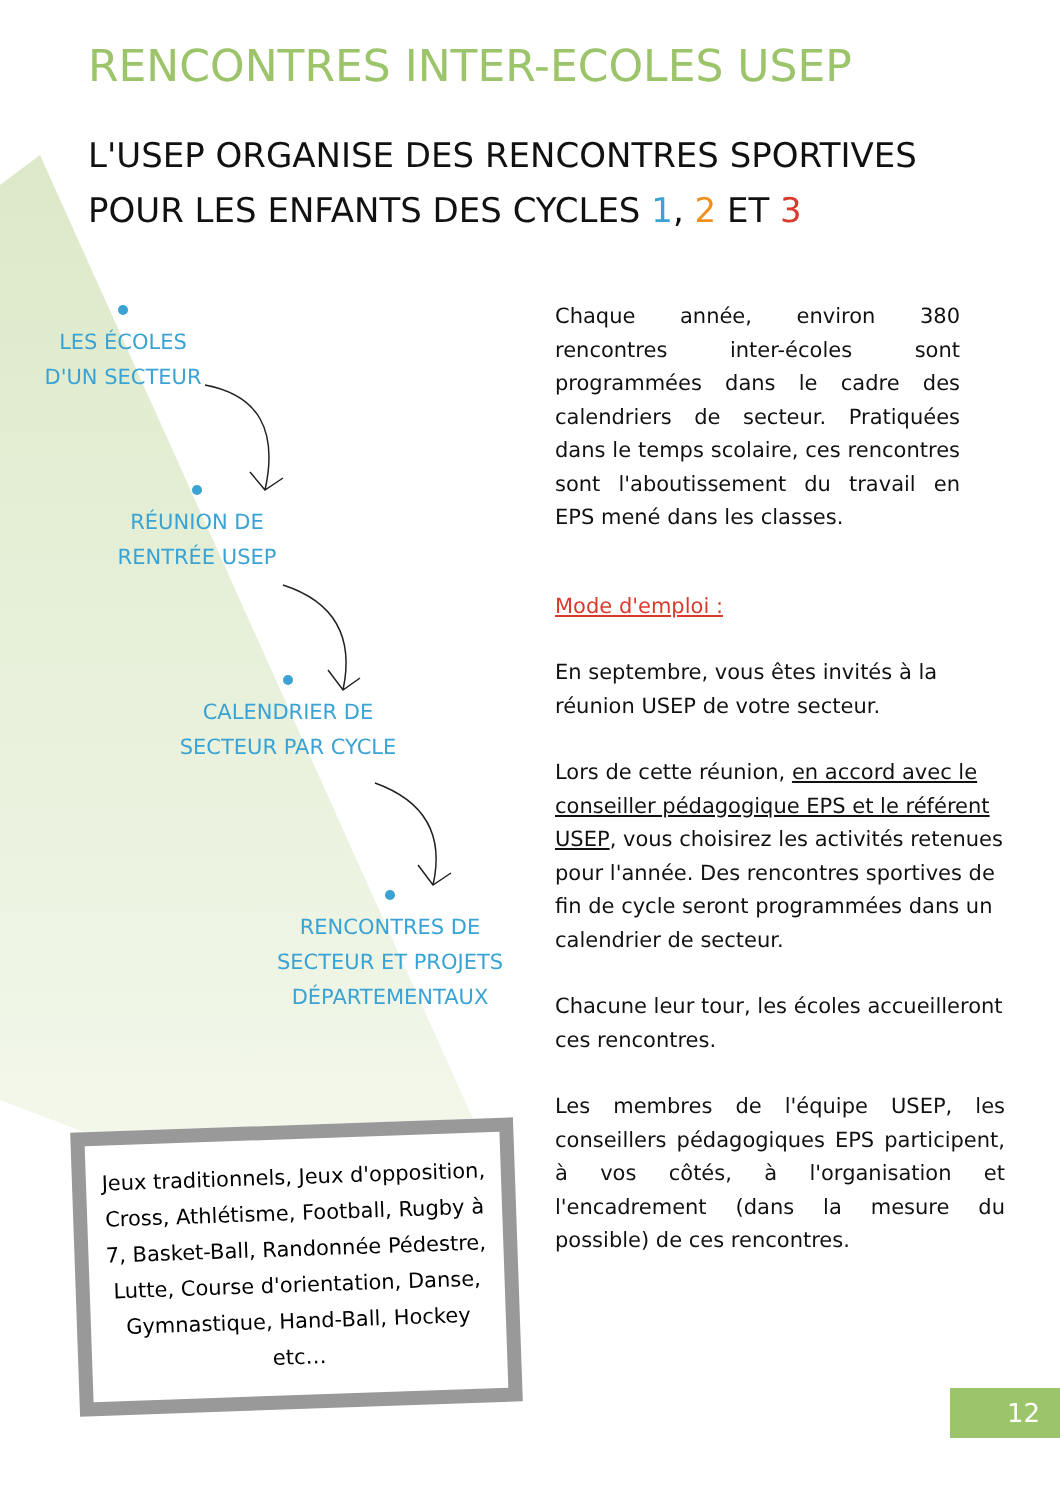RENCONTRES INTER-ECOLES USEP
L'USEP ORGANISE DES RENCONTRES SPORTIVES
POUR LES ENFANTS DES CYCLES 1, 2 ET 3
LES ÉCOLES
D'UN SECTEUR
RÉUNION DE
RENTRÉE USEP
CALENDRIER DE
SECTEUR PAR CYCLE
RENCONTRES DE
SECTEUR ET PROJETS
DÉPARTEMENTAUX
Chaque année, environ 380 rencontres inter-écoles sont programmées dans le cadre des calendriers de secteur. Pratiquées dans le temps scolaire, ces rencontres sont l'aboutissement du travail en EPS mené dans les classes.
Mode d'emploi :
En septembre, vous êtes invités à la réunion USEP de votre secteur.
Lors de cette réunion, en accord avec le conseiller pédagogique EPS et le référent USEP, vous choisirez les activités retenues pour l'année. Des rencontres sportives de fin de cycle seront programmées dans un calendrier de secteur.
Chacune leur tour, les écoles accueilleront ces rencontres.
Les membres de l'équipe USEP, les conseillers pédagogiques EPS participent, à vos côtés, à l'organisation et l'encadrement (dans la mesure du possible) de ces rencontres.
Jeux traditionnels, Jeux d'opposition, Cross, Athlétisme, Football, Rugby à 7, Basket-Ball, Randonnée Pédestre, Lutte, Course d'orientation, Danse, Gymnastique, Hand-Ball, Hockey etc…
12